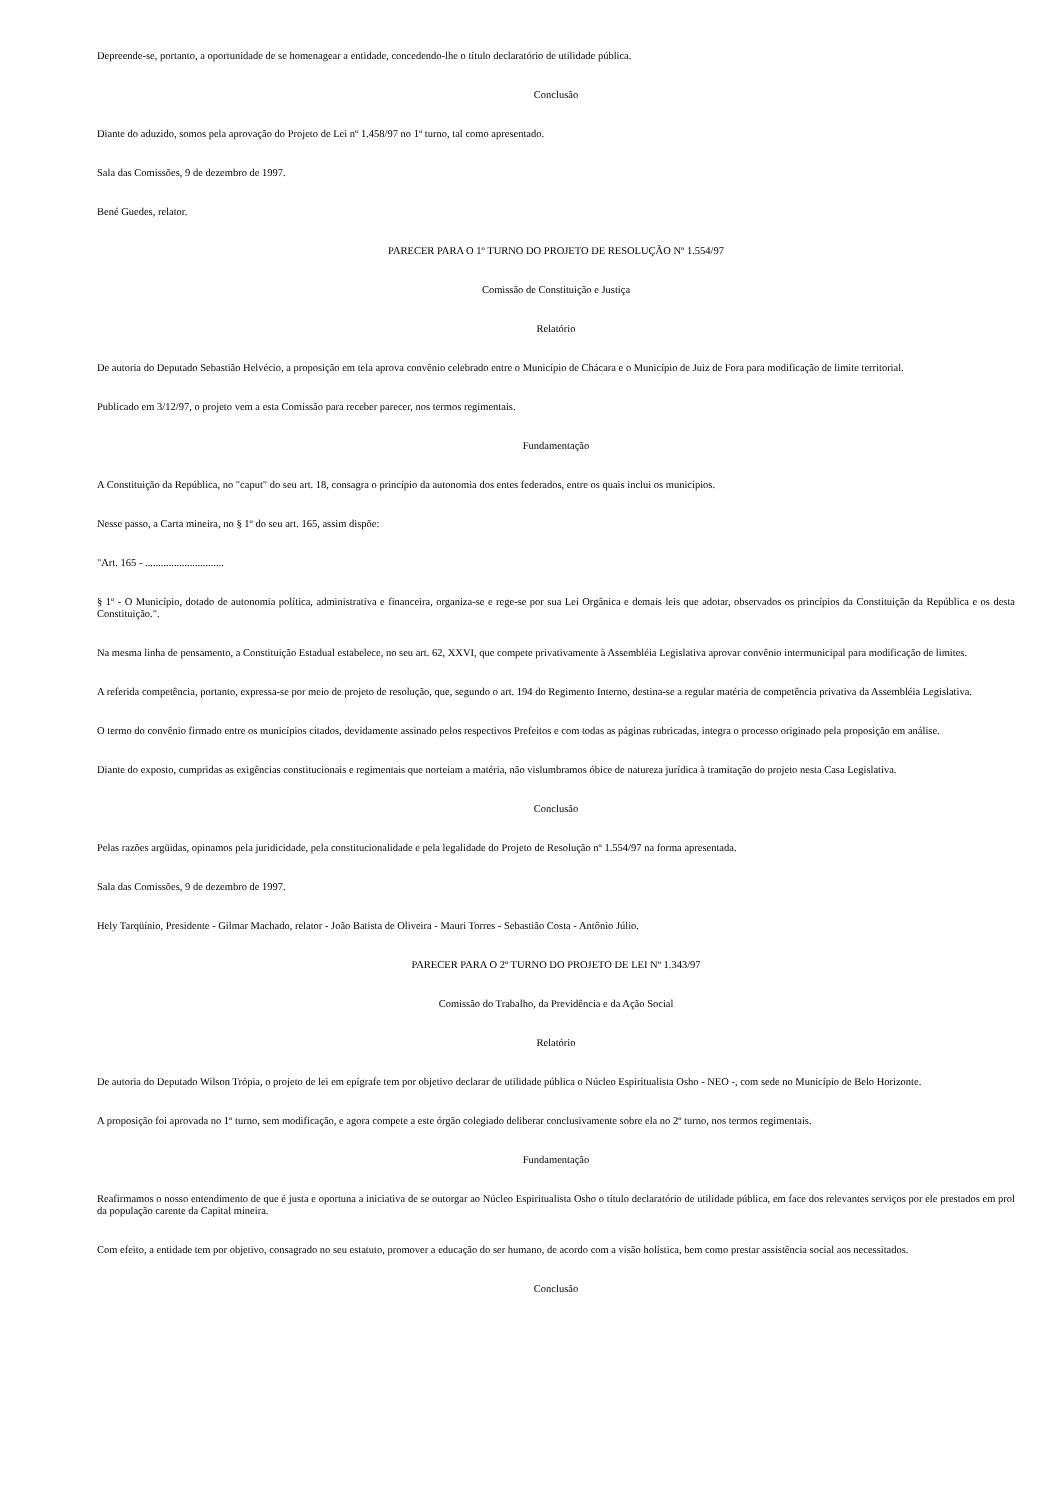Depreende-se, portanto, a oportunidade de se homenagear a entidade, concedendo-lhe o título declaratório de utilidade pública.
Conclusão
Diante do aduzido, somos pela aprovação do Projeto de Lei nº 1.458/97 no 1º turno, tal como apresentado.
Sala das Comissões, 9 de dezembro de 1997.
Bené Guedes, relator.
PARECER PARA O 1º TURNO DO PROJETO DE RESOLUÇÃO Nº 1.554/97
Comissão de Constituição e Justiça
Relatório
De autoria do Deputado Sebastião Helvécio, a proposição em tela aprova convênio celebrado entre o Município de Chácara e o Município de Juiz de Fora para modificação de limite territorial.
Publicado em 3/12/97, o projeto vem a esta Comissão para receber parecer, nos termos regimentais.
Fundamentação
A Constituição da República, no "caput" do seu art. 18, consagra o princípio da autonomia dos entes federados, entre os quais inclui os municípios.
Nesse passo, a Carta mineira, no § 1º do seu art. 165, assim dispõe:
"Art. 165 - ..............................
§ 1º - O Município, dotado de autonomia política, administrativa e financeira, organiza-se e rege-se por sua Lei Orgânica e demais leis que adotar, observados os princípios da Constituição da República e os desta Constituição.".
Na mesma linha de pensamento, a Constituição Estadual estabelece, no seu art. 62, XXVI, que compete privativamente à Assembléia Legislativa aprovar convênio intermunicipal para modificação de limites.
A referida competência, portanto, expressa-se por meio de projeto de resolução, que, segundo o art. 194 do Regimento Interno, destina-se a regular matéria de competência privativa da Assembléia Legislativa.
O termo do convênio firmado entre os municípios citados, devidamente assinado pelos respectivos Prefeitos e com todas as páginas rubricadas, integra o processo originado pela proposição em análise.
Diante do exposto, cumpridas as exigências constitucionais e regimentais que norteiam a matéria, não vislumbramos óbice de natureza jurídica à tramitação do projeto nesta Casa Legislativa.
Conclusão
Pelas razões argüidas, opinamos pela juridicidade, pela constitucionalidade e pela legalidade do Projeto de Resolução nº 1.554/97 na forma apresentada.
Sala das Comissões, 9 de dezembro de 1997.
Hely Tarqüínio, Presidente - Gilmar Machado, relator - João Batista de Oliveira - Mauri Torres - Sebastião Costa - Antônio Júlio.
PARECER PARA O 2º TURNO DO PROJETO DE LEI Nº 1.343/97
Comissão do Trabalho, da Previdência e da Ação Social
Relatório
De autoria do Deputado Wilson Trópia, o projeto de lei em epígrafe tem por objetivo declarar de utilidade pública o Núcleo Espiritualista Osho - NEO -, com sede no Município de Belo Horizonte.
A proposição foi aprovada no 1º turno, sem modificação, e agora compete a este órgão colegiado deliberar conclusivamente sobre ela no 2º turno, nos termos regimentais.
Fundamentação
Reafirmamos o nosso entendimento de que é justa e oportuna a iniciativa de se outorgar ao Núcleo Espiritualista Osho o título declaratório de utilidade pública, em face dos relevantes serviços por ele prestados em prol da população carente da Capital mineira.
Com efeito, a entidade tem por objetivo, consagrado no seu estatuto, promover a educação do ser humano, de acordo com a visão holística, bem como prestar assistência social aos necessitados.
Conclusão